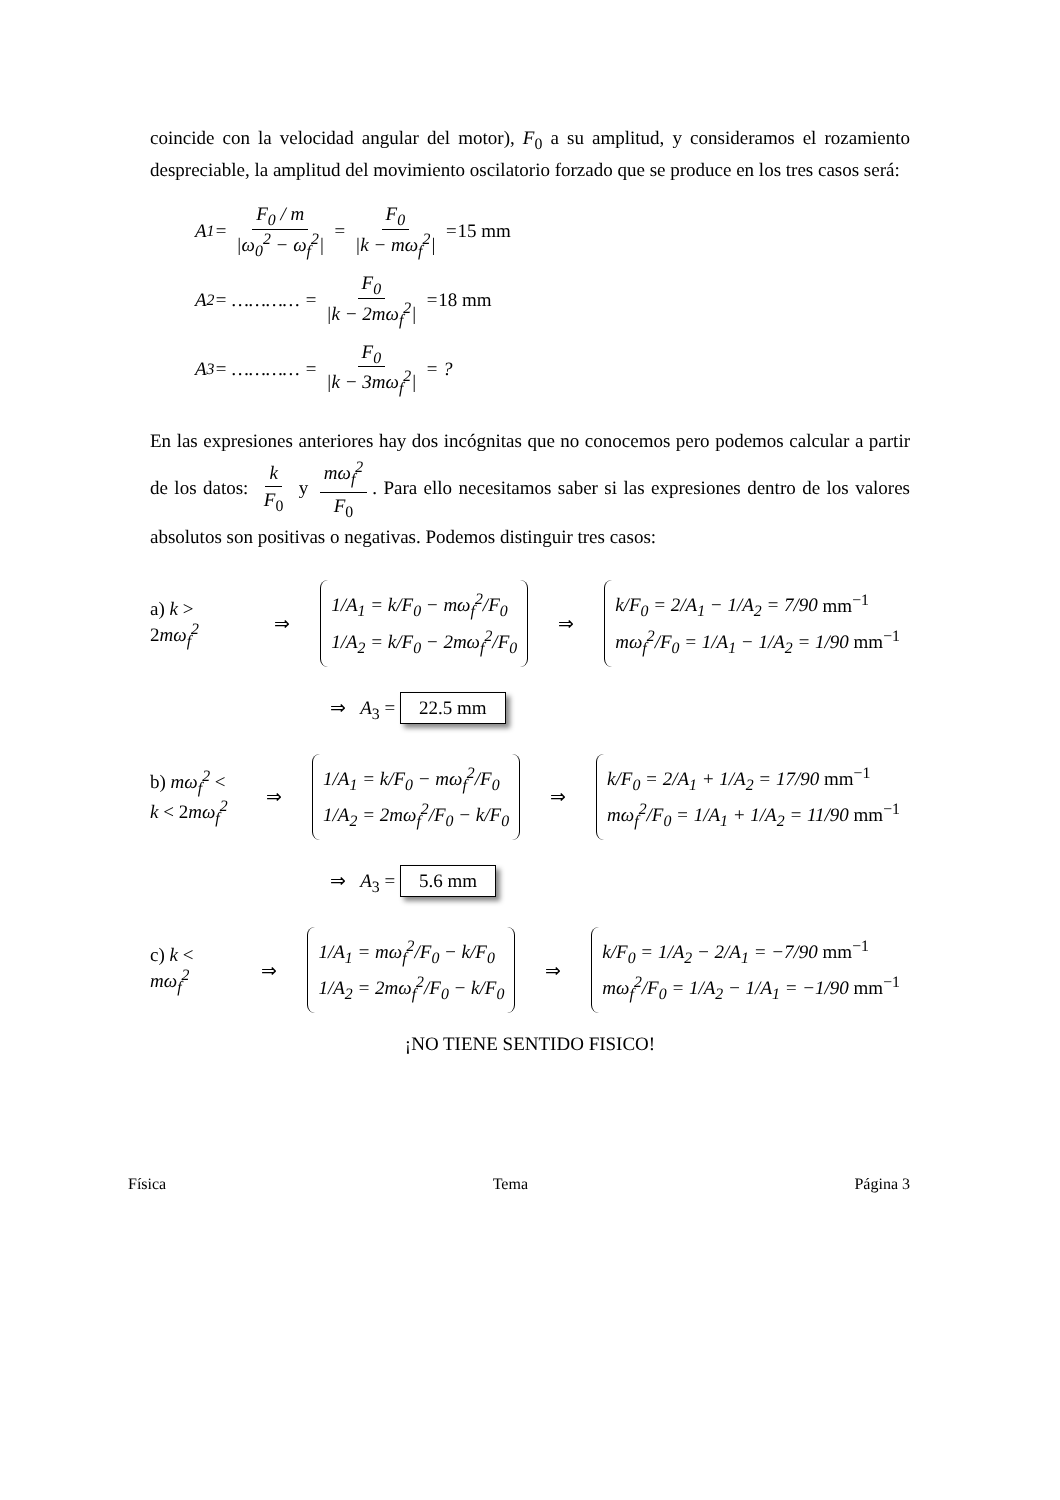coincide con la velocidad angular del motor), F<sub>0</sub> a su amplitud, y consideramos el rozamiento despreciable, la amplitud del movimiento oscilatorio forzado que se produce en los tres casos será:
A<sub>1</sub> = F<sub>0</sub> / m |ω<sub>0</sub><sup>2</sup> − ω<sub>f</sub><sup>2</sup>| = F<sub>0</sub> |k − mω<sub>f</sub><sup>2</sup>| = 15 mm
A<sub>2</sub> = ………… = F<sub>0</sub> |k − 2mω<sub>f</sub><sup>2</sup>| = 18 mm
A<sub>3</sub> = ………… = F<sub>0</sub> |k − 3mω<sub>f</sub><sup>2</sup>| = ?
En las expresiones anteriores hay dos incógnitas que no conocemos pero podemos calcular a partir de los datos: k F<sub>0</sub> y mω<sub>f</sub><sup>2</sup> F<sub>0</sub>. Para ello necesitamos saber si las expresiones dentro de los valores absolutos son positivas o negativas. Podemos distinguir tres casos:
a) k > 2mω<sub>f</sub><sup>2</sup> ⇒
1/A<sub>1</sub> = k/F<sub>0</sub> − mω<sub>f</sub><sup>2</sup>/F<sub>0</sub>
1/A<sub>2</sub> = k/F<sub>0</sub> − 2mω<sub>f</sub><sup>2</sup>/F<sub>0</sub>
⇒
k/F<sub>0</sub> = 2/A<sub>1</sub> − 1/A<sub>2</sub> = 7/90 mm<sup>−1</sup>
mω<sub>f</sub><sup>2</sup>/F<sub>0</sub> = 1/A<sub>1</sub> − 1/A<sub>2</sub> = 1/90 mm<sup>−1</sup>
⇒ A<sub>3</sub> = 22.5 mm
b) mω<sub>f</sub><sup>2</sup> < k < 2mω<sub>f</sub><sup>2</sup> ⇒
1/A<sub>1</sub> = k/F<sub>0</sub> − mω<sub>f</sub><sup>2</sup>/F<sub>0</sub>
1/A<sub>2</sub> = 2mω<sub>f</sub><sup>2</sup>/F<sub>0</sub> − k/F<sub>0</sub>
⇒
k/F<sub>0</sub> = 2/A<sub>1</sub> + 1/A<sub>2</sub> = 17/90 mm<sup>−1</sup>
mω<sub>f</sub><sup>2</sup>/F<sub>0</sub> = 1/A<sub>1</sub> + 1/A<sub>2</sub> = 11/90 mm<sup>−1</sup>
⇒ A<sub>3</sub> = 5.6 mm
c) k < mω<sub>f</sub><sup>2</sup> ⇒
1/A<sub>1</sub> = mω<sub>f</sub><sup>2</sup>/F<sub>0</sub> − k/F<sub>0</sub>
1/A<sub>2</sub> = 2mω<sub>f</sub><sup>2</sup>/F<sub>0</sub> − k/F<sub>0</sub>
⇒
k/F<sub>0</sub> = 1/A<sub>2</sub> − 2/A<sub>1</sub> = −7/90 mm<sup>−1</sup>
mω<sub>f</sub><sup>2</sup>/F<sub>0</sub> = 1/A<sub>2</sub> − 1/A<sub>1</sub> = −1/90 mm<sup>−1</sup>
¡NO TIENE SENTIDO FISICO!
Física Tema Página 3